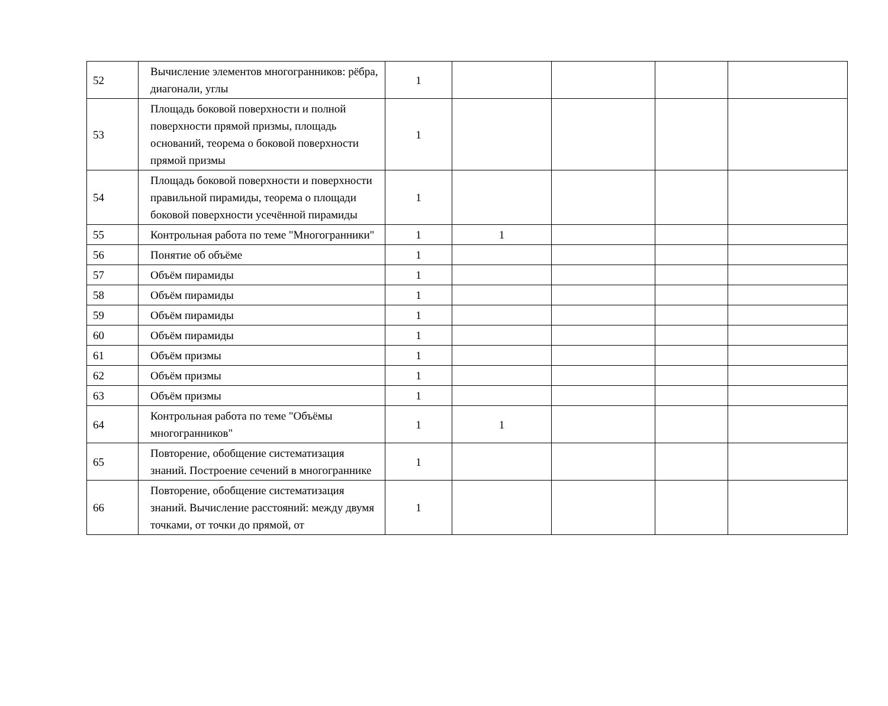| 52 | Вычисление элементов многогранников: рёбра, диагонали, углы | 1 | | | | |
| 53 | Площадь боковой поверхности и полной поверхности прямой призмы, площадь оснований, теорема о боковой поверхности прямой призмы | 1 | | | | |
| 54 | Площадь боковой поверхности и поверхности правильной пирамиды, теорема о площади боковой поверхности усечённой пирамиды | 1 | | | | |
| 55 | Контрольная работа по теме "Многогранники" | 1 | 1 | | | |
| 56 | Понятие об объёме | 1 | | | | |
| 57 | Объём пирамиды | 1 | | | | |
| 58 | Объём пирамиды | 1 | | | | |
| 59 | Объём пирамиды | 1 | | | | |
| 60 | Объём пирамиды | 1 | | | | |
| 61 | Объём призмы | 1 | | | | |
| 62 | Объём призмы | 1 | | | | |
| 63 | Объём призмы | 1 | | | | |
| 64 | Контрольная работа по теме "Объёмы многогранников" | 1 | 1 | | | |
| 65 | Повторение, обобщение систематизация знаний. Построение сечений в многограннике | 1 | | | | |
| 66 | Повторение, обобщение систематизация знаний. Вычисление расстояний: между двумя точками, от точки до прямой, от | 1 | | | | |